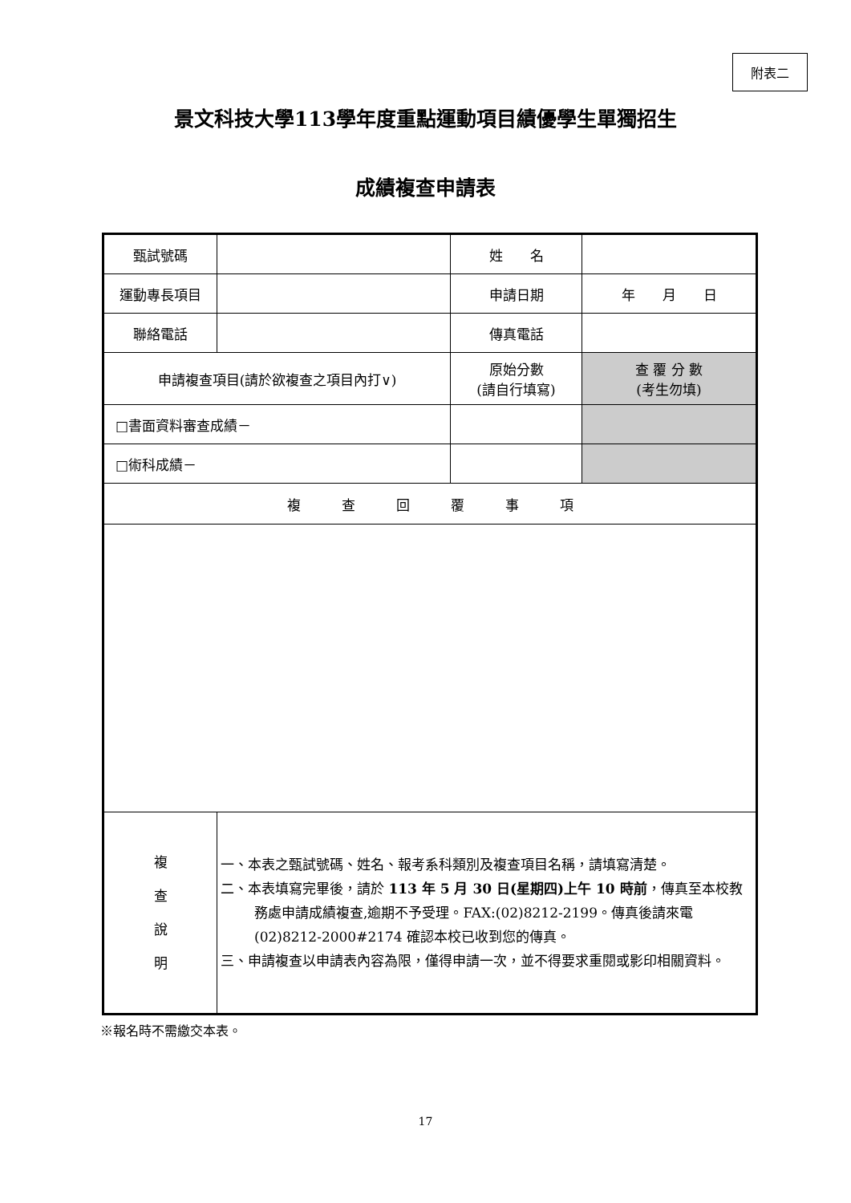附表二
景文科技大學113學年度重點運動項目績優學生單獨招生
成績複查申請表
| 甄試號碼 | | 姓 名 | |
| 運動專長項目 | | 申請日期 | 年 月 日 |
| 聯絡電話 | | 傳真電話 | |
| 申請複查項目(請於欲複查之項目內打∨) | | 原始分數 (請自行填寫) | 查 覆 分 數 (考生勿填) |
| □書面資料審查成績－ | | | |
| □術科成績－ | | | |
| 複 查 回 覆 事 項 | | | |
| 複 查 說 明 | 一、本表之甄試號碼、姓名、報考系科類別及複查項目名稱，請填寫清楚。 二、本表填寫完畢後，請於 113 年 5 月 30 日(星期四)上午 10 時前 ，傳真至本校教務處申請成績複查,逾期不予受理。FAX:(02)8212-2199。傳真後請來電(02)8212-2000#2174 確認本校已收到您的傳真。 三、申請複查以申請表內容為限，僅得申請一次，並不得要求重閱或影印相關資料。 | | |
※報名時不需繳交本表。
17